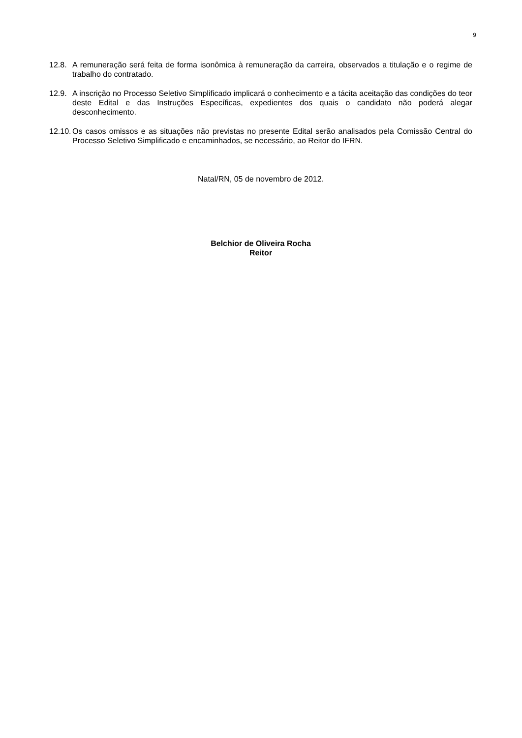9
12.8. A remuneração será feita de forma isonômica à remuneração da carreira, observados a titulação e o regime de trabalho do contratado.
12.9. A inscrição no Processo Seletivo Simplificado implicará o conhecimento e a tácita aceitação das condições do teor deste Edital e das Instruções Específicas, expedientes dos quais o candidato não poderá alegar desconhecimento.
12.10. Os casos omissos e as situações não previstas no presente Edital serão analisados pela Comissão Central do Processo Seletivo Simplificado e encaminhados, se necessário, ao Reitor do IFRN.
Natal/RN, 05 de novembro de 2012.
Belchior de Oliveira Rocha
Reitor